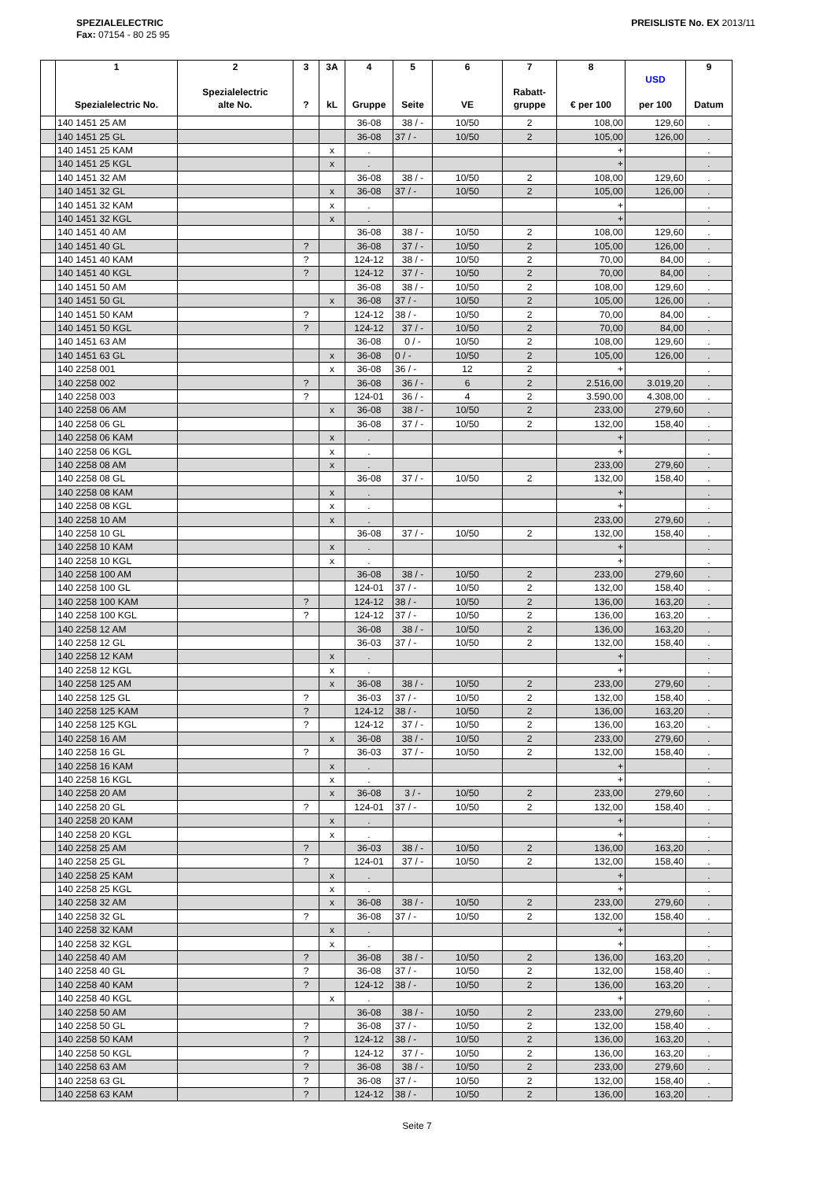SPEZIALELECTRIC
Fax: 07154 - 80 25 95
PREISLISTE No. EX 2013/11
| | 1 Spezialelectric No. | 2 Spezialelectric alte No. | 3 ? | 3A kL | 4 Gruppe | 5 Seite | 6 VE | 7 Rabatt- gruppe | 8 € per 100 | USD per 100 | 9 Datum |
| --- | --- | --- | --- | --- | --- | --- | --- | --- | --- | --- | --- |
| | 140 1451 25 AM | | | | 36-08 | 38 / - | 10/50 | 2 | 108,00 | 129,60 | . |
| | 140 1451 25 GL | | | | 36-08 | 37 / - | 10/50 | 2 | 105,00 | 126,00 | . |
| | 140 1451 25 KAM | | | x | . | | | | + | | . |
| | 140 1451 25 KGL | | | x | . | | | | + | | . |
| | 140 1451 32 AM | | | | 36-08 | 38 / - | 10/50 | 2 | 108,00 | 129,60 | . |
| | 140 1451 32 GL | | | x | 36-08 | 37 / - | 10/50 | 2 | 105,00 | 126,00 | . |
| | 140 1451 32 KAM | | | x | . | | | | + | | . |
| | 140 1451 32 KGL | | | x | . | | | | + | | . |
| | 140 1451 40 AM | | | | 36-08 | 38 / - | 10/50 | 2 | 108,00 | 129,60 | . |
| | 140 1451 40 GL | | ? | | 36-08 | 37 / - | 10/50 | 2 | 105,00 | 126,00 | . |
| | 140 1451 40 KAM | | ? | | 124-12 | 38 / - | 10/50 | 2 | 70,00 | 84,00 | . |
| | 140 1451 40 KGL | | ? | | 124-12 | 37 / - | 10/50 | 2 | 70,00 | 84,00 | . |
| | 140 1451 50 AM | | | | 36-08 | 38 / - | 10/50 | 2 | 108,00 | 129,60 | . |
| | 140 1451 50 GL | | | x | 36-08 | 37 / - | 10/50 | 2 | 105,00 | 126,00 | . |
| | 140 1451 50 KAM | | ? | | 124-12 | 38 / - | 10/50 | 2 | 70,00 | 84,00 | . |
| | 140 1451 50 KGL | | ? | | 124-12 | 37 / - | 10/50 | 2 | 70,00 | 84,00 | . |
| | 140 1451 63 AM | | | | 36-08 | 0 / - | 10/50 | 2 | 108,00 | 129,60 | . |
| | 140 1451 63 GL | | | x | 36-08 | 0 / - | 10/50 | 2 | 105,00 | 126,00 | . |
| | 140 2258 001 | | | x | 36-08 | 36 / - | 12 | 2 | + | | . |
| | 140 2258 002 | | ? | | 36-08 | 36 / - | 6 | 2 | 2.516,00 | 3.019,20 | . |
| | 140 2258 003 | | ? | | 124-01 | 36 / - | 4 | 2 | 3.590,00 | 4.308,00 | . |
| | 140 2258 06 AM | | | x | 36-08 | 38 / - | 10/50 | 2 | 233,00 | 279,60 | . |
| | 140 2258 06 GL | | | | 36-08 | 37 / - | 10/50 | 2 | 132,00 | 158,40 | . |
| | 140 2258 06 KAM | | | x | . | | | | + | | . |
| | 140 2258 06 KGL | | | x | . | | | | + | | . |
| | 140 2258 08 AM | | | x | . | | | | 233,00 | 279,60 | . |
| | 140 2258 08 GL | | | | 36-08 | 37 / - | 10/50 | 2 | 132,00 | 158,40 | . |
| | 140 2258 08 KAM | | | x | . | | | | + | | . |
| | 140 2258 08 KGL | | | x | . | | | | + | | . |
| | 140 2258 10 AM | | | x | . | | | | 233,00 | 279,60 | . |
| | 140 2258 10 GL | | | | 36-08 | 37 / - | 10/50 | 2 | 132,00 | 158,40 | . |
| | 140 2258 10 KAM | | | x | . | | | | + | | . |
| | 140 2258 10 KGL | | | x | . | | | | + | | . |
| | 140 2258 100 AM | | | | 36-08 | 38 / - | 10/50 | 2 | 233,00 | 279,60 | . |
| | 140 2258 100 GL | | | | 124-01 | 37 / - | 10/50 | 2 | 132,00 | 158,40 | . |
| | 140 2258 100 KAM | | ? | | 124-12 | 38 / - | 10/50 | 2 | 136,00 | 163,20 | . |
| | 140 2258 100 KGL | | ? | | 124-12 | 37 / - | 10/50 | 2 | 136,00 | 163,20 | . |
| | 140 2258 12 AM | | | | 36-08 | 38 / - | 10/50 | 2 | 136,00 | 163,20 | . |
| | 140 2258 12 GL | | | | 36-03 | 37 / - | 10/50 | 2 | 132,00 | 158,40 | . |
| | 140 2258 12 KAM | | | x | . | | | | + | | . |
| | 140 2258 12 KGL | | | x | . | | | | + | | . |
| | 140 2258 125 AM | | | x | 36-08 | 38 / - | 10/50 | 2 | 233,00 | 279,60 | . |
| | 140 2258 125 GL | | ? | | 36-03 | 37 / - | 10/50 | 2 | 132,00 | 158,40 | . |
| | 140 2258 125 KAM | | ? | | 124-12 | 38 / - | 10/50 | 2 | 136,00 | 163,20 | . |
| | 140 2258 125 KGL | | ? | | 124-12 | 37 / - | 10/50 | 2 | 136,00 | 163,20 | . |
| | 140 2258 16 AM | | | x | 36-08 | 38 / - | 10/50 | 2 | 233,00 | 279,60 | . |
| | 140 2258 16 GL | | ? | | 36-03 | 37 / - | 10/50 | 2 | 132,00 | 158,40 | . |
| | 140 2258 16 KAM | | | x | . | | | | + | | . |
| | 140 2258 16 KGL | | | x | . | | | | + | | . |
| | 140 2258 20 AM | | | x | 36-08 | 3 / - | 10/50 | 2 | 233,00 | 279,60 | . |
| | 140 2258 20 GL | | ? | | 124-01 | 37 / - | 10/50 | 2 | 132,00 | 158,40 | . |
| | 140 2258 20 KAM | | | x | . | | | | + | | . |
| | 140 2258 20 KGL | | | x | . | | | | + | | . |
| | 140 2258 25 AM | | ? | | 36-03 | 38 / - | 10/50 | 2 | 136,00 | 163,20 | . |
| | 140 2258 25 GL | | ? | | 124-01 | 37 / - | 10/50 | 2 | 132,00 | 158,40 | . |
| | 140 2258 25 KAM | | | x | . | | | | + | | . |
| | 140 2258 25 KGL | | | x | . | | | | + | | . |
| | 140 2258 32 AM | | | x | 36-08 | 38 / - | 10/50 | 2 | 233,00 | 279,60 | . |
| | 140 2258 32 GL | | ? | | 36-08 | 37 / - | 10/50 | 2 | 132,00 | 158,40 | . |
| | 140 2258 32 KAM | | | x | . | | | | + | | . |
| | 140 2258 32 KGL | | | x | . | | | | + | | . |
| | 140 2258 40 AM | | ? | | 36-08 | 38 / - | 10/50 | 2 | 136,00 | 163,20 | . |
| | 140 2258 40 GL | | ? | | 36-08 | 37 / - | 10/50 | 2 | 132,00 | 158,40 | . |
| | 140 2258 40 KAM | | ? | | 124-12 | 38 / - | 10/50 | 2 | 136,00 | 163,20 | . |
| | 140 2258 40 KGL | | | x | . | | | | + | | . |
| | 140 2258 50 AM | | | | 36-08 | 38 / - | 10/50 | 2 | 233,00 | 279,60 | . |
| | 140 2258 50 GL | | ? | | 36-08 | 37 / - | 10/50 | 2 | 132,00 | 158,40 | . |
| | 140 2258 50 KAM | | ? | | 124-12 | 38 / - | 10/50 | 2 | 136,00 | 163,20 | . |
| | 140 2258 50 KGL | | ? | | 124-12 | 37 / - | 10/50 | 2 | 136,00 | 163,20 | . |
| | 140 2258 63 AM | | ? | | 36-08 | 38 / - | 10/50 | 2 | 233,00 | 279,60 | . |
| | 140 2258 63 GL | | ? | | 36-08 | 37 / - | 10/50 | 2 | 132,00 | 158,40 | . |
| | 140 2258 63 KAM | | ? | | 124-12 | 38 / - | 10/50 | 2 | 136,00 | 163,20 | . |
Seite 7